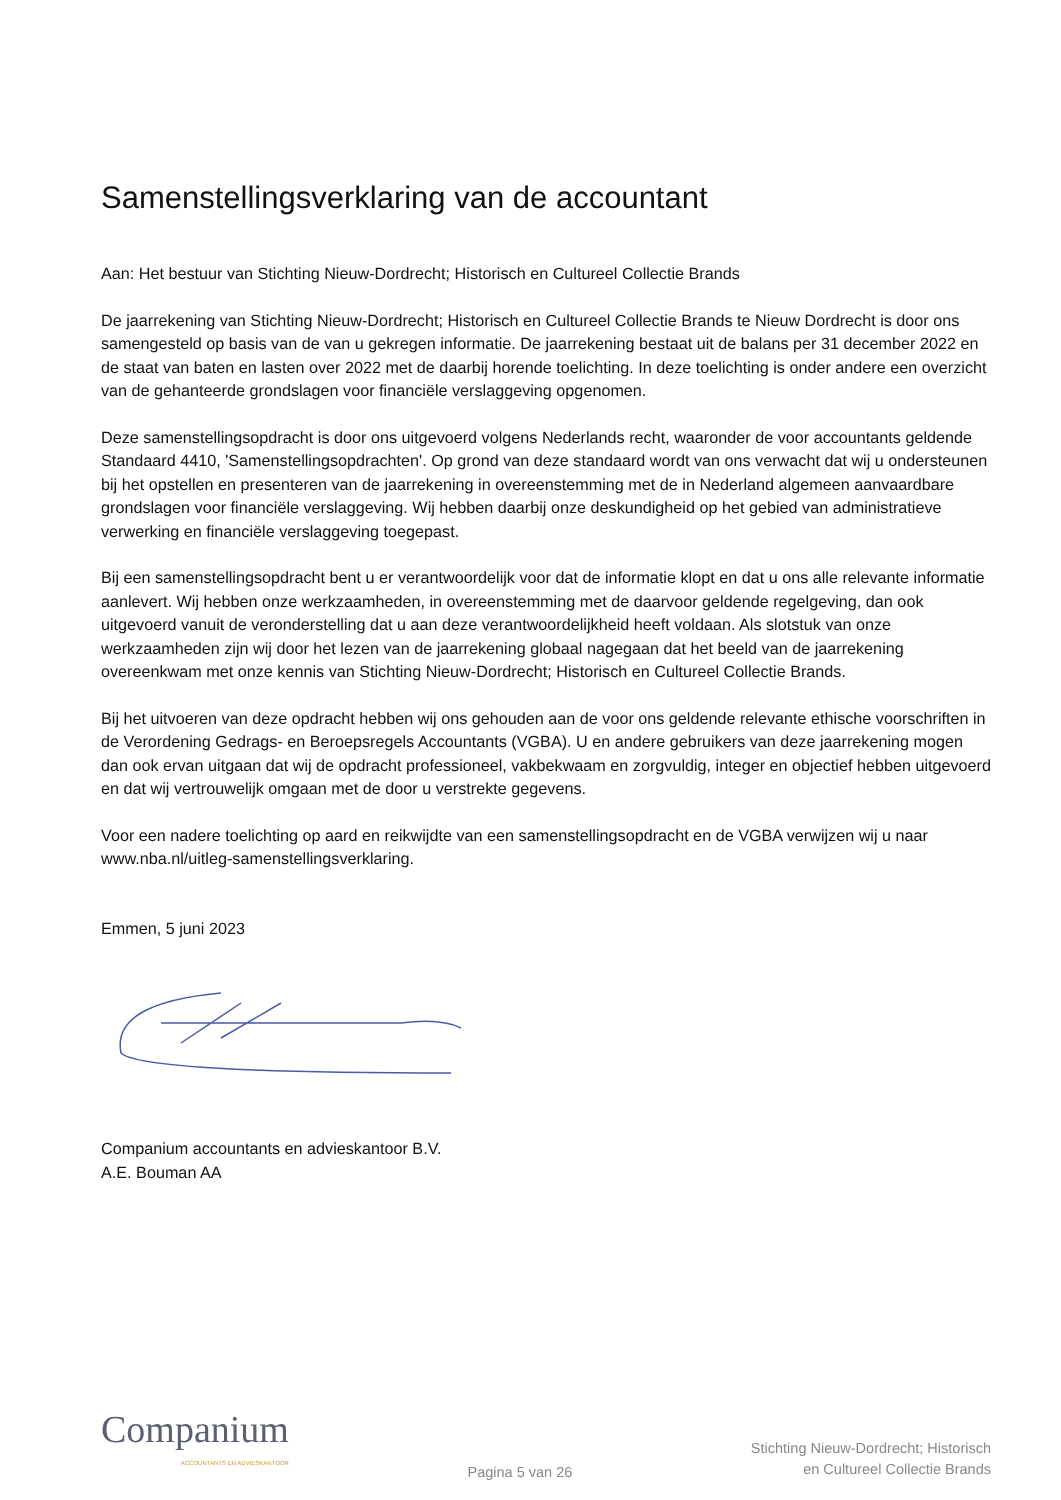Samenstellingsverklaring van de accountant
Aan: Het bestuur van Stichting Nieuw-Dordrecht; Historisch en Cultureel Collectie Brands
De jaarrekening van Stichting Nieuw-Dordrecht; Historisch en Cultureel Collectie Brands te Nieuw Dordrecht is door ons samengesteld op basis van de van u gekregen informatie. De jaarrekening bestaat uit de balans per 31 december 2022 en de staat van baten en lasten over 2022 met de daarbij horende toelichting. In deze toelichting is onder andere een overzicht van de gehanteerde grondslagen voor financiële verslaggeving opgenomen.
Deze samenstellingsopdracht is door ons uitgevoerd volgens Nederlands recht, waaronder de voor accountants geldende Standaard 4410, 'Samenstellingsopdrachten'. Op grond van deze standaard wordt van ons verwacht dat wij u ondersteunen bij het opstellen en presenteren van de jaarrekening in overeenstemming met de in Nederland algemeen aanvaardbare grondslagen voor financiële verslaggeving. Wij hebben daarbij onze deskundigheid op het gebied van administratieve verwerking en financiële verslaggeving toegepast.
Bij een samenstellingsopdracht bent u er verantwoordelijk voor dat de informatie klopt en dat u ons alle relevante informatie aanlevert. Wij hebben onze werkzaamheden, in overeenstemming met de daarvoor geldende regelgeving, dan ook uitgevoerd vanuit de veronderstelling dat u aan deze verantwoordelijkheid heeft voldaan. Als slotstuk van onze werkzaamheden zijn wij door het lezen van de jaarrekening globaal nagegaan dat het beeld van de jaarrekening overeenkwam met onze kennis van Stichting Nieuw-Dordrecht; Historisch en Cultureel Collectie Brands.
Bij het uitvoeren van deze opdracht hebben wij ons gehouden aan de voor ons geldende relevante ethische voorschriften in de Verordening Gedrags- en Beroepsregels Accountants (VGBA). U en andere gebruikers van deze jaarrekening mogen dan ook ervan uitgaan dat wij de opdracht professioneel, vakbekwaam en zorgvuldig, integer en objectief hebben uitgevoerd en dat wij vertrouwelijk omgaan met de door u verstrekte gegevens.
Voor een nadere toelichting op aard en reikwijdte van een samenstellingsopdracht en de VGBA verwijzen wij u naar www.nba.nl/uitleg-samenstellingsverklaring.
Emmen, 5 juni 2023
Companium accountants en advieskantoor B.V.
A.E. Bouman AA
Companium
ACCOUNTANTS EN ADVIESKANTOOR
Pagina 5 van 26
Stichting Nieuw-Dordrecht; Historisch
en Cultureel Collectie Brands